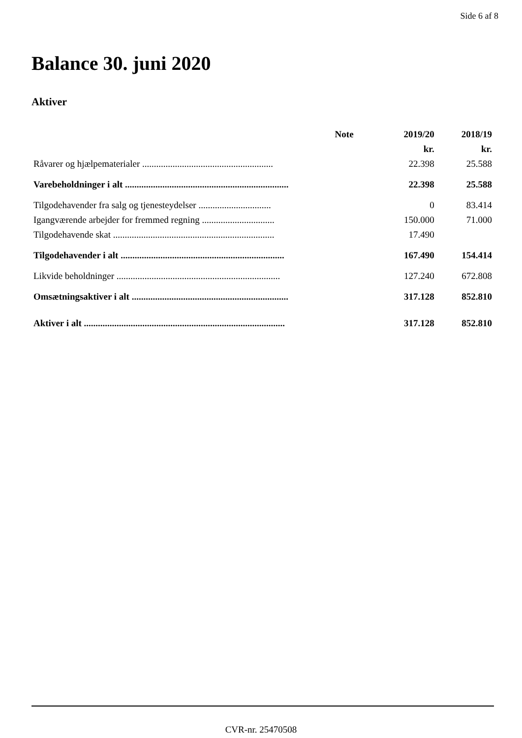Side 6 af 8
Balance 30. juni 2020
Aktiver
| | Note | 2019/20 | 2018/19 |
| | | kr. | kr. |
| Råvarer og hjælpematerialer ........................................................ | | 22.398 | 25.588 |
| Varebeholdninger i alt ...................................................................... | | 22.398 | 25.588 |
| Tilgodehavender fra salg og tjenesteydelser ............................... | | 0 | 83.414 |
| Igangværende arbejder for fremmed regning ............................... | | 150.000 | 71.000 |
| Tilgodehavende skat ..................................................................... | | 17.490 | |
| Tilgodehavender i alt ...................................................................... | | 167.490 | 154.414 |
| Likvide beholdninger ...................................................................... | | 127.240 | 672.808 |
| Omsætningsaktiver i alt ................................................................... | | 317.128 | 852.810 |
| Aktiver i alt ...................................................................................... | | 317.128 | 852.810 |
CVR-nr. 25470508